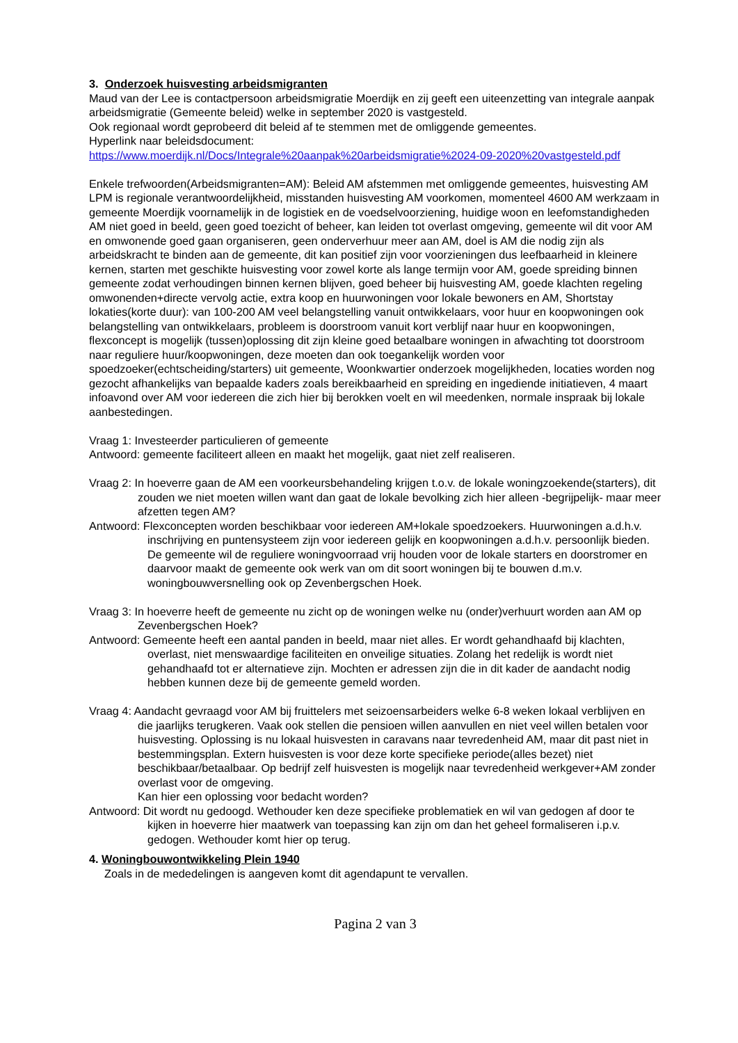3. Onderzoek huisvesting arbeidsmigranten
Maud van der Lee is contactpersoon arbeidsmigratie Moerdijk en zij geeft een uiteenzetting van integrale aanpak arbeidsmigratie (Gemeente beleid) welke in september 2020 is vastgesteld.
Ook regionaal wordt geprobeerd dit beleid af te stemmen met de omliggende gemeentes.
Hyperlink naar beleidsdocument:
https://www.moerdijk.nl/Docs/Integrale%20aanpak%20arbeidsmigratie%2024-09-2020%20vastgesteld.pdf
Enkele trefwoorden(Arbeidsmigranten=AM): Beleid AM afstemmen met omliggende gemeentes, huisvesting AM LPM is regionale verantwoordelijkheid, misstanden huisvesting AM voorkomen, momenteel 4600 AM werkzaam in gemeente Moerdijk voornamelijk in de logistiek en de voedselvoorziening, huidige woon en leefomstandigheden AM niet goed in beeld, geen goed toezicht of beheer, kan leiden tot overlast omgeving, gemeente wil dit voor AM en omwonende goed gaan organiseren, geen onderverhuur meer aan AM, doel is AM die nodig zijn als arbeidskracht te binden aan de gemeente, dit kan positief zijn voor voorzieningen dus leefbaarheid in kleinere kernen, starten met geschikte huisvesting voor zowel korte als lange termijn voor AM, goede spreiding binnen gemeente zodat verhoudingen binnen kernen blijven, goed beheer bij huisvesting AM, goede klachten regeling omwonenden+directe vervolg actie, extra koop en huurwoningen voor lokale bewoners en AM, Shortstay lokaties(korte duur): van 100-200 AM veel belangstelling vanuit ontwikkelaars, voor huur en koopwoningen ook belangstelling van ontwikkelaars, probleem is doorstroom vanuit kort verblijf naar huur en koopwoningen, flexconcept is mogelijk (tussen)oplossing dit zijn kleine goed betaalbare woningen in afwachting tot doorstroom naar reguliere huur/koopwoningen, deze moeten dan ook toegankelijk worden voor spoedzoeker(echtscheiding/starters) uit gemeente, Woonkwartier onderzoek mogelijkheden, locaties worden nog gezocht afhankelijks van bepaalde kaders zoals bereikbaarheid en spreiding en ingediende initiatieven, 4 maart infoavond over AM voor iedereen die zich hier bij berokken voelt en wil meedenken, normale inspraak bij lokale aanbestedingen.
Vraag 1: Investeerder particulieren of gemeente
Antwoord: gemeente faciliteert alleen en maakt het mogelijk, gaat niet zelf realiseren.
Vraag 2: In hoeverre gaan de AM een voorkeursbehandeling krijgen t.o.v. de lokale woningzoekende(starters), dit zouden we niet moeten willen want dan gaat de lokale bevolking zich hier alleen -begrijpelijk- maar meer afzetten tegen AM?
Antwoord: Flexconcepten worden beschikbaar voor iedereen AM+lokale spoedzoekers. Huurwoningen a.d.h.v. inschrijving en puntensysteem zijn voor iedereen gelijk en koopwoningen a.d.h.v. persoonlijk bieden. De gemeente wil de reguliere woningvoorraad vrij houden voor de lokale starters en doorstromer en daarvoor maakt de gemeente ook werk van om dit soort woningen bij te bouwen d.m.v. woningbouwversnelling ook op Zevenbergschen Hoek.
Vraag 3: In hoeverre heeft de gemeente nu zicht op de woningen welke nu (onder)verhuurt worden aan AM op Zevenbergschen Hoek?
Antwoord: Gemeente heeft een aantal panden in beeld, maar niet alles. Er wordt gehandhaafd bij klachten, overlast, niet menswaardige faciliteiten en onveilige situaties. Zolang het redelijk is wordt niet gehandhaafd tot er alternatieve zijn. Mochten er adressen zijn die in dit kader de aandacht nodig hebben kunnen deze bij de gemeente gemeld worden.
Vraag 4: Aandacht gevraagd voor AM bij fruittelers met seizoensarbeiders welke 6-8 weken lokaal verblijven en die jaarlijks terugkeren. Vaak ook stellen die pensioen willen aanvullen en niet veel willen betalen voor huisvesting. Oplossing is nu lokaal huisvesten in caravans naar tevredenheid AM, maar dit past niet in bestemmingsplan. Extern huisvesten is voor deze korte specifieke periode(alles bezet) niet beschikbaar/betaalbaar. Op bedrijf zelf huisvesten is mogelijk naar tevredenheid werkgever+AM zonder overlast voor de omgeving.
Kan hier een oplossing voor bedacht worden?
Antwoord: Dit wordt nu gedoogd. Wethouder ken deze specifieke problematiek en wil van gedogen af door te kijken in hoeverre hier maatwerk van toepassing kan zijn om dan het geheel formaliseren i.p.v. gedogen. Wethouder komt hier op terug.
4. Woningbouwontwikkeling Plein 1940
Zoals in de mededelingen is aangeven komt dit agendapunt te vervallen.
Pagina 2 van 3